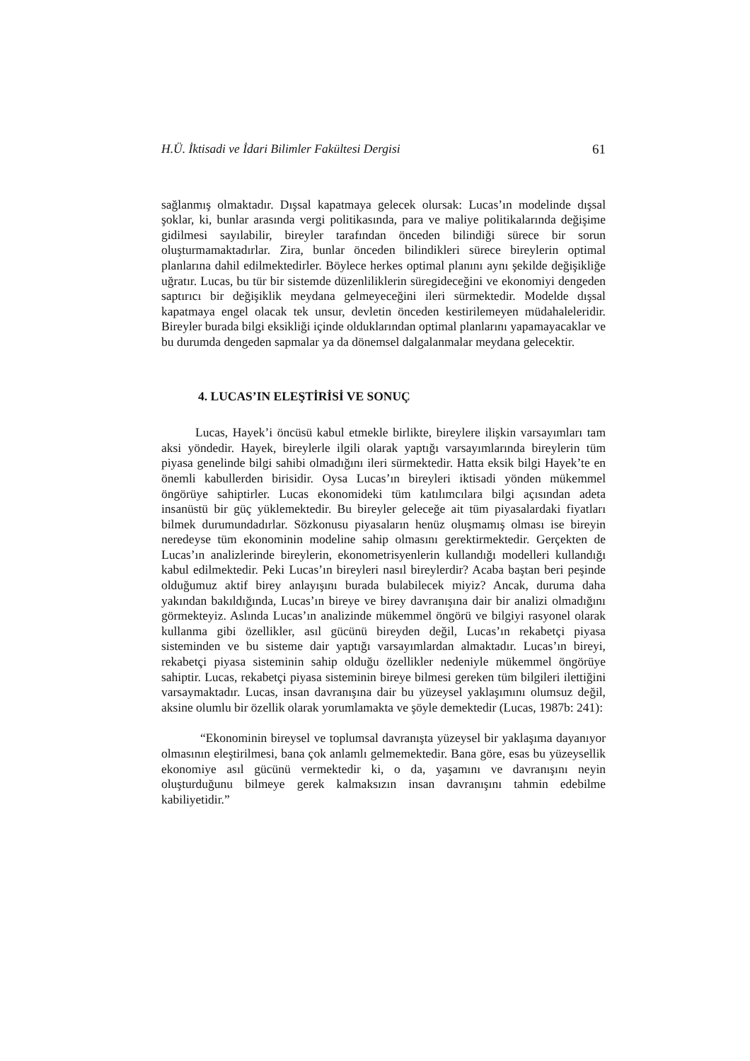H.Ü. İktisadi ve İdari Bilimler Fakültesi Dergisi 61
sağlanmış olmaktadır. Dışsal kapatmaya gelecek olursak: Lucas’ın modelinde dışsal şoklar, ki, bunlar arasında vergi politikasında, para ve maliye politikalarında değişime gidilmesi sayılabilir, bireyler tarafından önceden bilindiği sürece bir sorun oluşturmamaktadırlar. Zira, bunlar önceden bilindikleri sürece bireylerin optimal planlarına dahil edilmektedirler. Böylece herkes optimal planını aynı şekilde değişikliğe uğratır. Lucas, bu tür bir sistemde düzenliliklerin süregideceğini ve ekonomiyi dengeden saptırıcı bir değişiklik meydana gelmeyeceğini ileri sürmektedir. Modelde dışsal kapatmaya engel olacak tek unsur, devletin önceden kestirilemeyen müdahaleleridir. Bireyler burada bilgi eksikliği içinde olduklarından optimal planlarını yapamayacaklar ve bu durumda dengeden sapmalar ya da dönemsel dalgalanmalar meydana gelecektir.
4. LUCAS’IN ELEŞTİRİSİ VE SONUÇ
Lucas, Hayek’i öncüsü kabul etmekle birlikte, bireylere ilişkin varsayımları tam aksi yöndedir. Hayek, bireylerle ilgili olarak yaptığı varsayımlarında bireylerin tüm piyasa genelinde bilgi sahibi olmadığını ileri sürmektedir. Hatta eksik bilgi Hayek’te en önemli kabullerden birisidir. Oysa Lucas’ın bireyleri iktisadi yönden mükemmel öngörüye sahiptirler. Lucas ekonomideki tüm katılımcılara bilgi açısından adeta insanüstü bir güç yüklemektedir. Bu bireyler geleceğe ait tüm piyasalardaki fiyatları bilmek durumundadırlar. Sözkonusu piyasaların henüz oluşmamış olması ise bireyin neredeyse tüm ekonominin modeline sahip olmasını gerektirmektedir. Gerçekten de Lucas’ın analizlerinde bireylerin, ekonometrisyenlerin kullandığı modelleri kullandığı kabul edilmektedir. Peki Lucas’ın bireyleri nasıl bireylerdir? Acaba baştan beri peşinde olduğumuz aktif birey anlayışını burada bulabilecek miyiz? Ancak, duruma daha yakından bakıldığında, Lucas’ın bireye ve birey davranışına dair bir analizi olmadığını görmekteyiz. Aslında Lucas’ın analizinde mükemmel öngörü ve bilgiyi rasyonel olarak kullanma gibi özellikler, asıl gücünü bireyden değil, Lucas’ın rekabetçi piyasa sisteminden ve bu sisteme dair yaptığı varsayımlardan almaktadır. Lucas’ın bireyi, rekabetçi piyasa sisteminin sahip olduğu özellikler nedeniyle mükemmel öngörüye sahiptir. Lucas, rekabetçi piyasa sisteminin bireye bilmesi gereken tüm bilgileri ilettiğini varsaymaktadır. Lucas, insan davranışına dair bu yüzeysel yaklaşımını olumsuz değil, aksine olumlu bir özellik olarak yorumlamakta ve şöyle demektedir (Lucas, 1987b: 241):
“Ekonominin bireysel ve toplumsal davranışta yüzeysel bir yaklaşıma dayanıyor olmasının eleştirilmesi, bana çok anlamlı gelmemektedir. Bana göre, esas bu yüzeysellik ekonomiye asıl gücünü vermektedir ki, o da, yaşamını ve davranışını neyin oluşturduğunu bilmeye gerek kalmaksızın insan davranışını tahmin edebilme kabiliyetidir.”